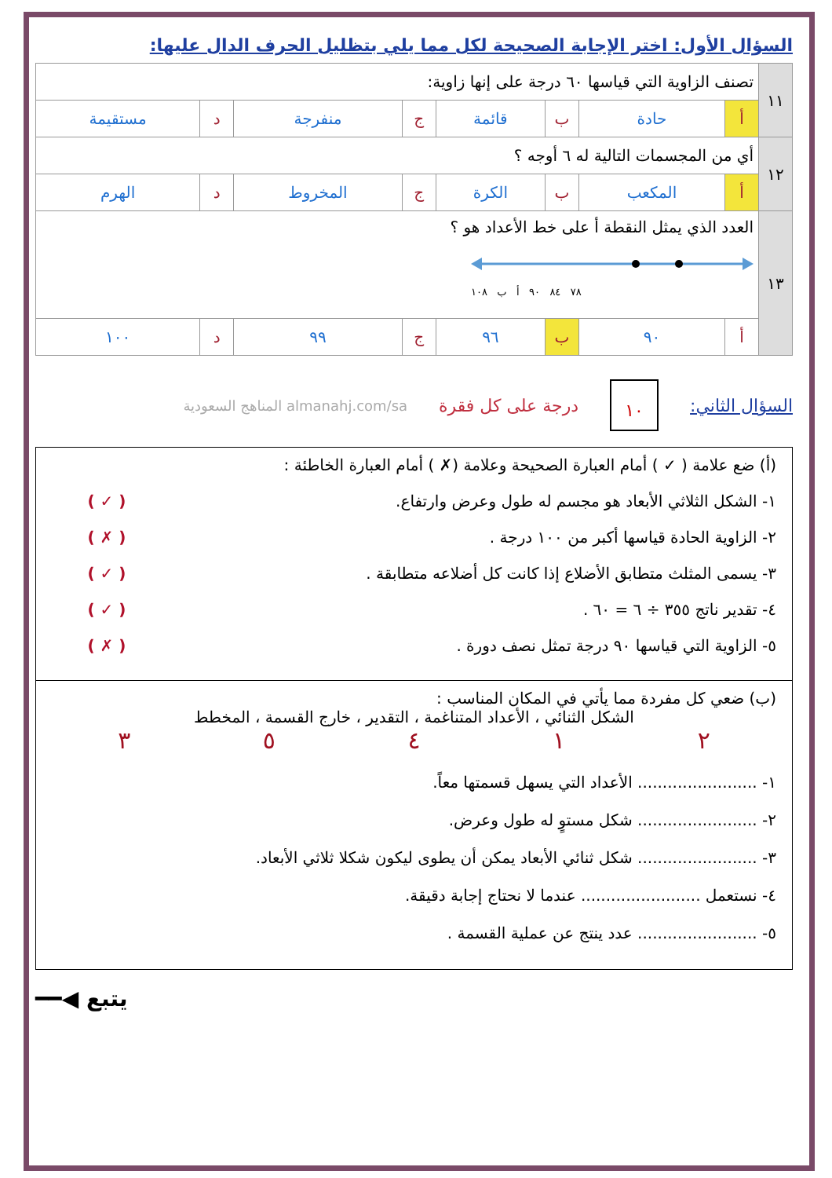السؤال الأول: اختر الإجابة الصحيحة لكل مما يلي بتظليل الحرف الدال عليها:
| ١١ | تصنف الزاوية التي قياسها ٦٠ درجة على إنها زاوية: | | | | | | | |
| | أ | حادة | ب | قائمة | ج | منفرجة | د | مستقيمة |
| ١٢ | أي من المجسمات التالية له ٦ أوجه ؟ | | | | | | | |
| | أ | المكعب | ب | الكرة | ج | المخروط | د | الهرم |
| ١٣ | العدد الذي يمثل النقطة أ على خط الأعداد هو ؟ ٧٨ ٨٤ ٩٠ أ ب ١٠٨ | | | | | | | |
| | أ | ٩٠ | ب | ٩٦ | ج | ٩٩ | د | ١٠٠ |
السؤال الثاني:
١٠
درجة على كل فقرة almanahj.com/sa المناهج السعودية
(أ) ضع علامة ( ✓ ) أمام العبارة الصحيحة وعلامة (✗ ) أمام العبارة الخاطئة :
١- الشكل الثلاثي الأبعاد هو مجسم له طول وعرض وارتفاع. ( ✓ )
٢- الزاوية الحادة قياسها أكبر من ١٠٠ درجة . ( ✗ )
٣- يسمى المثلث متطابق الأضلاع إذا كانت كل أضلاعه متطابقة . ( ✓ )
٤- تقدير ناتج ٣٥٥ ÷ ٦ = ٦٠ . ( ✓ )
٥- الزاوية التي قياسها ٩٠ درجة تمثل نصف دورة . ( ✗ )
(ب) ضعي كل مفردة مما يأتي في المكان المناسب :
الشكل الثنائي ، الأعداد المتناغمة ، التقدير ، خارج القسمة ، المخطط
٢١٤٥٣
١- ........................ الأعداد التي يسهل قسمتها معاً.
٢- ........................ شكل مستوٍ له طول وعرض.
٣- ........................ شكل ثنائي الأبعاد يمكن أن يطوى ليكون شكلا ثلاثي الأبعاد.
٤- نستعمل ........................ عندما لا نحتاج إجابة دقيقة.
٥- ........................ عدد ينتج عن عملية القسمة .
يتبع ◀━━